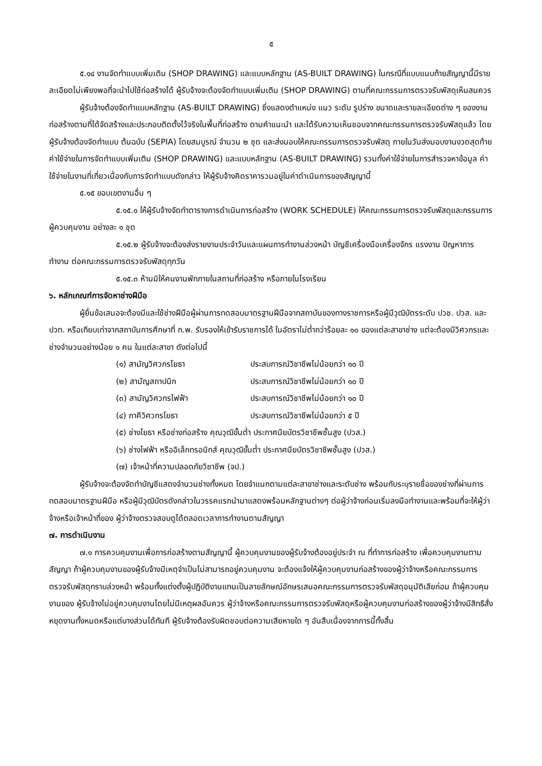๕
๕.๑๔ งานจัดทำแบบเพิ่มเติม (SHOP DRAWING) และแบบหลักฐาน (AS-BUILT DRAWING) ในกรณีที่แบบแนบท้ายสัญญานี้มีรายละเอียดไม่เพียงพอที่จะนำไปใช้ก่อสร้างได้ ผู้รับจ้างจะต้องจัดทำแบบเพิ่มเติม (SHOP DRAWING) ตามที่คณะกรรมการตรวจรับพัสดุเห็นสมควร
ผู้รับจ้างต้องจัดทำแบบหลักฐาน (AS-BUILT DRAWING) ซึ่งแสดงตำแหน่ง แนว ระดับ รูปร่าง ขนาดและรายละเอียดต่าง ๆ ของงานก่อสร้างตามที่ได้จัดสร้างและประกอบติดตั้งไว้จริงในพื้นที่ก่อสร้าง ตามคำแนะนำ และได้รับความเห็นชอบจากคณะกรรมการตรวจรับพัสดุแล้ว โดยผู้รับจ้างต้องจัดทำแบบ ต้นฉบับ (SEPIA) โดยสมบูรณ์ จำนวน ๒ ชุด และส่งมอบให้คณะกรรมการตรวจรับพัสดุ ภายในวันส่งมอบงานงวดสุดท้าย ค่าใช้จ่ายในการจัดทำแบบเพิ่มเติม (SHOP DRAWING) และแบบหลักฐาน (AS-BUILT DRAWING) รวมทั้งค่าใช้จ่ายในการสำรวจหาข้อมูล ค่าใช้จ่ายในงานที่เกี่ยวเนื่องกับการจัดทำแบบดังกล่าว ให้ผู้รับจ้างคิดราคารวมอยู่ในค่าดำเนินการของสัญญานี้
๕.๑๕ ขอบเขตงานอื่น ๆ
๕.๑๕.๑ ให้ผู้รับจ้างจัดทำตารางการดำเนินการก่อสร้าง (WORK SCHEDULE) ให้คณะกรรมการตรวจรับพัสดุและกรรมการผู้ควบคุมงาน อย่างละ ๑ ชุด
๕.๑๕.๒ ผู้รับจ้างจะต้องส่งรายงานประจำวันและแผนการทำงานล่วงหน้า บัญชีเครื่องมือเครื่องจักร แรงงาน ปัญหาการทำงาน ต่อคณะกรรมการตรวจรับพัสดุทุกวัน
๕.๑๕.๓ ห้ามมิให้คนงานพักภายในสถานที่ก่อสร้าง หรือภายในโรงเรียน
๖. หลักเกณฑ์การจัดหาช่างฝีมือ
ผู้ยื่นข้อเสนอจะต้องมีและใช้ช่างฝีมือผู้ผ่านการทดสอบมาตรฐานฝีมือจากสถาบันของทางราชการหรือผู้มีวุฒิบัตรระดับ ปวช. ปวส. และ ปวท. หรือเทียบเท่าจากสถาบันการศึกษาที่ ก.พ. รับรองให้เข้ารับราชการได้ ในอัตราไม่ต่ำกว่าร้อยละ ๑๐ ของแต่ละสาขาช่าง แต่จะต้องมีวิศวกรและช่างจำนวนอย่างน้อย ๑ คน ในแต่ละสาขา ดังต่อไปนี้
(๑) สามัญวิศวกรโยธา ประสบการณ์วิชาชีพไม่น้อยกว่า ๑๐ ปี
(๒) สามัญสถาปนิก ประสบการณ์วิชาชีพไม่น้อยกว่า ๑๐ ปี
(๓) สามัญวิศวกรไฟฟ้า ประสบการณ์วิชาชีพไม่น้อยกว่า ๑๐ ปี
(๔) ภาคีวิศวกรโยธา ประสบการณ์วิชาชีพไม่น้อยกว่า ๕ ปี
(๕) ช่างโยธา หรือช่างก่อสร้าง คุณวุฒิขั้นต่ำ ประกาศนียบัตรวิชาชีพชั้นสูง (ปวส.)
(๖) ช่างไฟฟ้า หรืออิเล็กทรอนิกส์ คุณวุฒิขั้นต่ำ ประกาศนียบัตรวิชาชีพชั้นสูง (ปวส.)
(๗) เจ้าหน้าที่ความปลอดภัยวิชาชีพ (จป.)
ผู้รับจ้างจะต้องจัดทำบัญชีแสดงจำนวนช่างทั้งหมด โดยจำแนกตามแต่ละสาขาช่างและระดับช่าง พร้อมกับระบุรายชื่อของช่างที่ผ่านการทดสอบมาตรฐานฝีมือ หรือผู้มีวุฒิบัตรดังกล่าวในวรรคแรกนำมาแสดงพร้อมหลักฐานต่างๆ ต่อผู้ว่าจ้างก่อนเริ่มลงมือทำงานและพร้อมที่จะให้ผู้ว่าจ้างหรือเจ้าหน้าที่ของ ผู้ว่าจ้างตรวจสอบดูได้ตลอดเวลาการทำงานตามสัญญา
๗. การดำเนินงาน
๗.๑ การควบคุมงานเพื่อการก่อสร้างตามสัญญานี้ ผู้ควบคุมงานของผู้รับจ้างต้องอยู่ประจำ ณ ที่ทำการก่อสร้าง เพื่อควบคุมงานตามสัญญา ถ้าผู้ควบคุมงานของผู้รับจ้างมีเหตุจำเป็นไม่สามารถอยู่ควบคุมงาน จะต้องแจ้งให้ผู้ควบคุมงานก่อสร้างของผู้ว่าจ้างหรือคณะกรรมการตรวจรับพัสดุทราบล่วงหน้า พร้อมทั้งแต่งตั้งผู้ปฏิบัติงานแทนเป็นลายลักษณ์อักษรเสนอคณะกรรมการตรวจรับพัสดุอนุมัติเสียก่อน ถ้าผู้ควบคุมงานของ ผู้รับจ้างไม่อยู่ควบคุมงานโดยไม่มีเหตุผลอันควร ผู้ว่าจ้างหรือคณะกรรมการตรวจรับพัสดุหรือผู้ควบคุมงานก่อสร้างของผู้ว่าจ้างมีสิทธิสั่งหยุดงานทั้งหมดหรือแต่บางส่วนได้ทันที ผู้รับจ้างต้องรับผิดชอบต่อความเสียหายใด ๆ อันสืบเนื่องจากการนี้ทั้งสิ้น